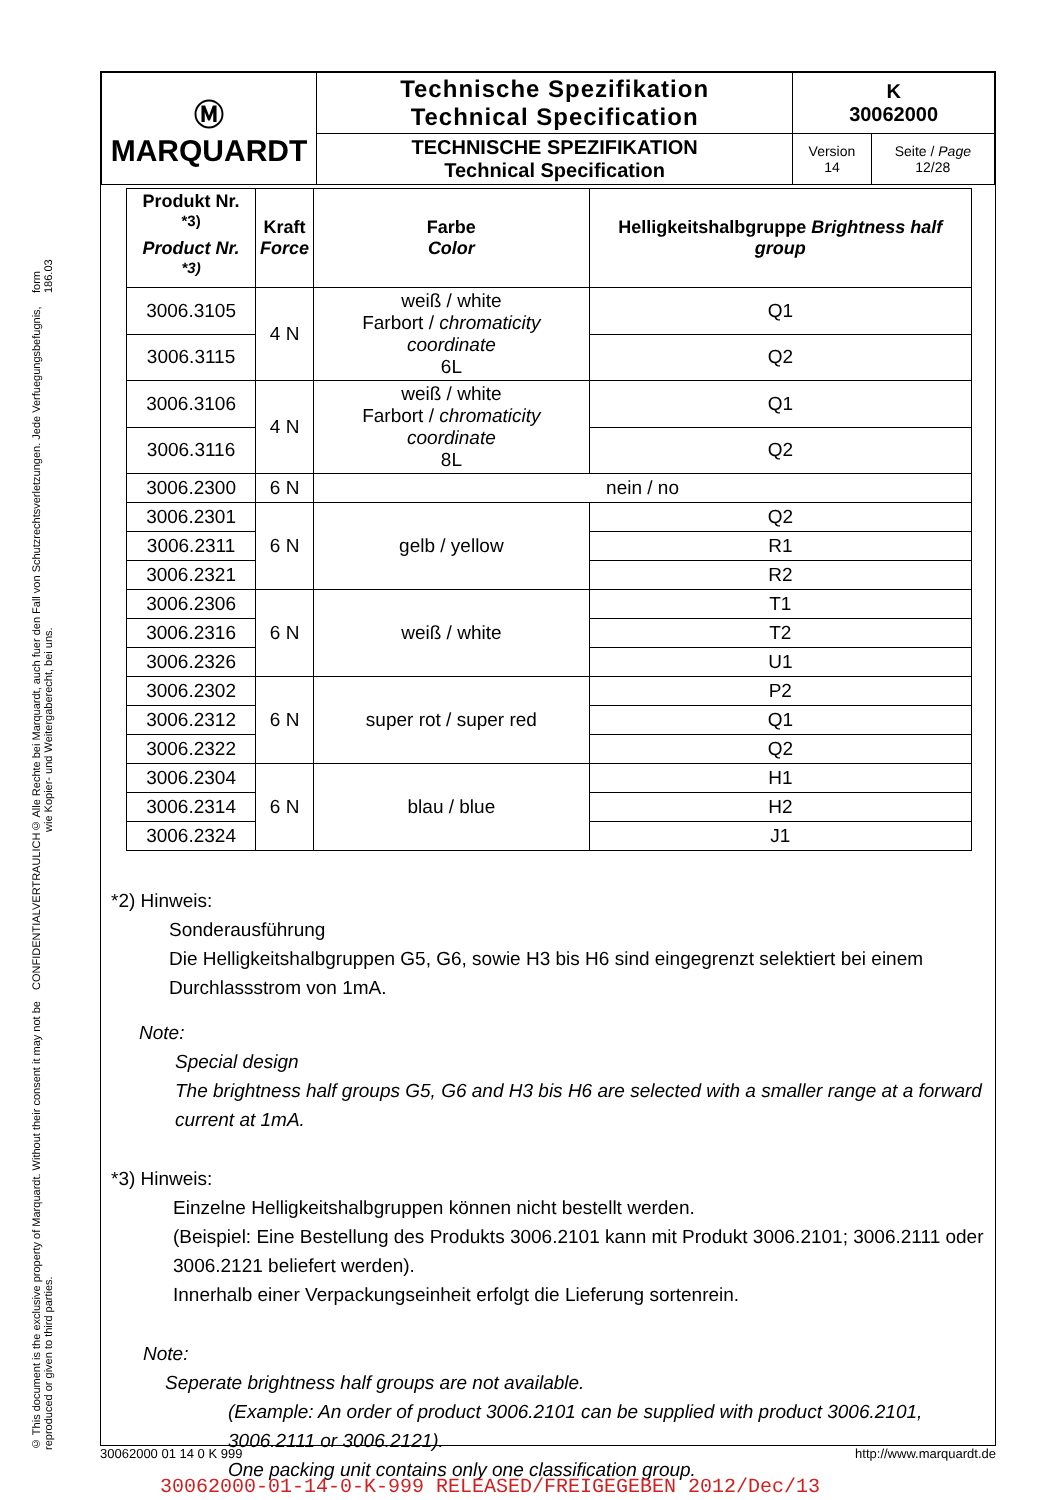© This document is the exclusive property of Marquardt. Without their consent it may not be reproduced or given to third parties. CONFIDENTIAL VERTRAULICH © Alle Rechte bei Marquardt, auch fuer den Fall von Schutzrechtsverletzungen. Jede Verfuegungsbefugnis, wie Kopier- und Weitergaberecht, bei uns. form 186.03
| Ⓜ MARQUARDT | Technische Spezifikation Technical Specification | K 30062000 | |
| | TECHNISCHE SPEZIFIKATION Technical Specification | Version 14 | Seite / Page 12/28 |
| Produkt Nr. <sup>*3)</sup> Product Nr. <sup>*3)</sup> | Kraft Force | Farbe Color | Helligkeitshalbgruppe Brightness half group |
| --- | --- | --- | --- |
| 3006.3105 | 4 N | weiß / white Farbort / chromaticity coordinate 6L | Q1 |
| 3006.3115 | | | Q2 |
| 3006.3106 | 4 N | weiß / white Farbort / chromaticity coordinate 8L | Q1 |
| 3006.3116 | | | Q2 |
| 3006.2300 | 6 N | nein / no | |
| 3006.2301 | 6 N | gelb / yellow | Q2 |
| 3006.2311 | | | R1 |
| 3006.2321 | | | R2 |
| 3006.2306 | 6 N | weiß / white | T1 |
| 3006.2316 | | | T2 |
| 3006.2326 | | | U1 |
| 3006.2302 | 6 N | super rot / super red | P2 |
| 3006.2312 | | | Q1 |
| 3006.2322 | | | Q2 |
| 3006.2304 | 6 N | blau / blue | H1 |
| 3006.2314 | | | H2 |
| 3006.2324 | | | J1 |
*2) Hinweis:
Sonderausführung
Die Helligkeitshalbgruppen G5, G6, sowie H3 bis H6 sind eingegrenzt selektiert bei einem Durchlassstrom von 1mA.
Note:
Special design
The brightness half groups G5, G6 and H3 bis H6 are selected with a smaller range at a forward current at 1mA.
*3) Hinweis:
Einzelne Helligkeitshalbgruppen können nicht bestellt werden.
(Beispiel: Eine Bestellung des Produkts 3006.2101 kann mit Produkt 3006.2101; 3006.2111 oder 3006.2121 beliefert werden).
Innerhalb einer Verpackungseinheit erfolgt die Lieferung sortenrein.
Note:
Seperate brightness half groups are not available.
(Example: An order of product 3006.2101 can be supplied with product 3006.2101, 3006.2111 or 3006.2121).
One packing unit contains only one classification group.
30062000 01 14 0 K 999 http://www.marquardt.de
30062000-01-14-0-K-999 RELEASED/FREIGEGEBEN 2012/Dec/13